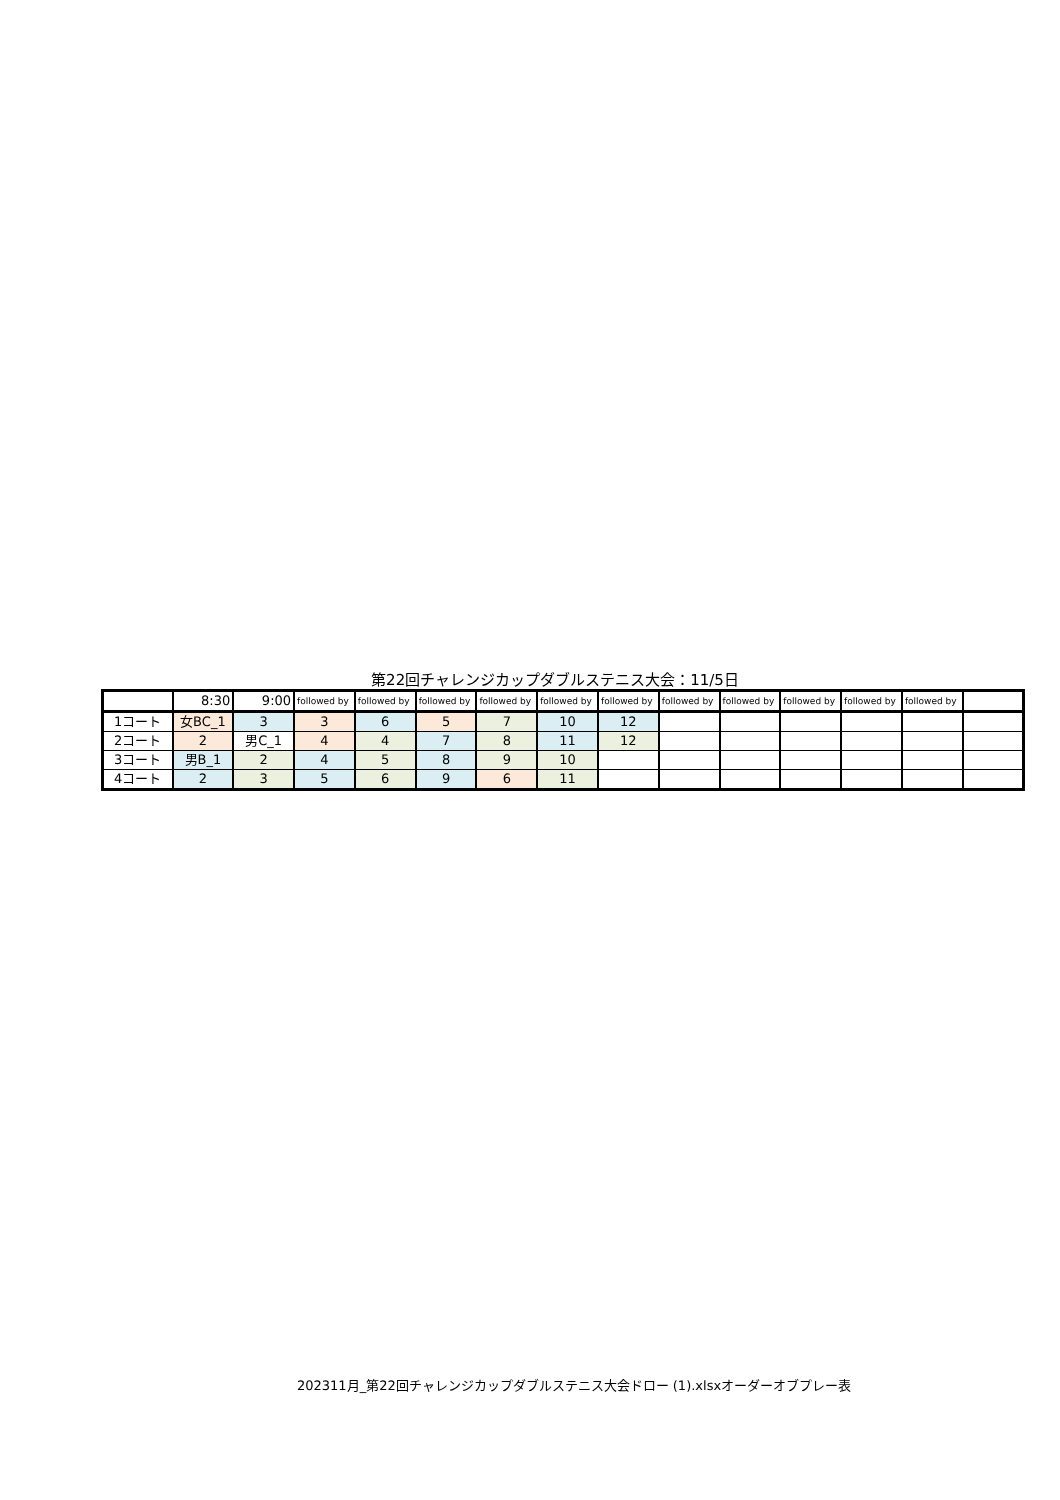第22回チャレンジカップダブルステニス大会：11/5日
| | 8:30 | 9:00 | followed by | followed by | followed by | followed by | followed by | followed by | followed by | followed by | followed by | followed by | followed by | |
| 1コート | 女BC_1 | 3 | 3 | 6 | 5 | 7 | 10 | 12 | | | | | | |
| 2コート | 2 | 男C_1 | 4 | 4 | 7 | 8 | 11 | 12 | | | | | | |
| 3コート | 男B_1 | 2 | 4 | 5 | 8 | 9 | 10 | | | | | | | |
| 4コート | 2 | 3 | 5 | 6 | 9 | 6 | 11 | | | | | | | |
202311月_第22回チャレンジカップダブルステニス大会ドロー (1).xlsxオーダーオブプレー表